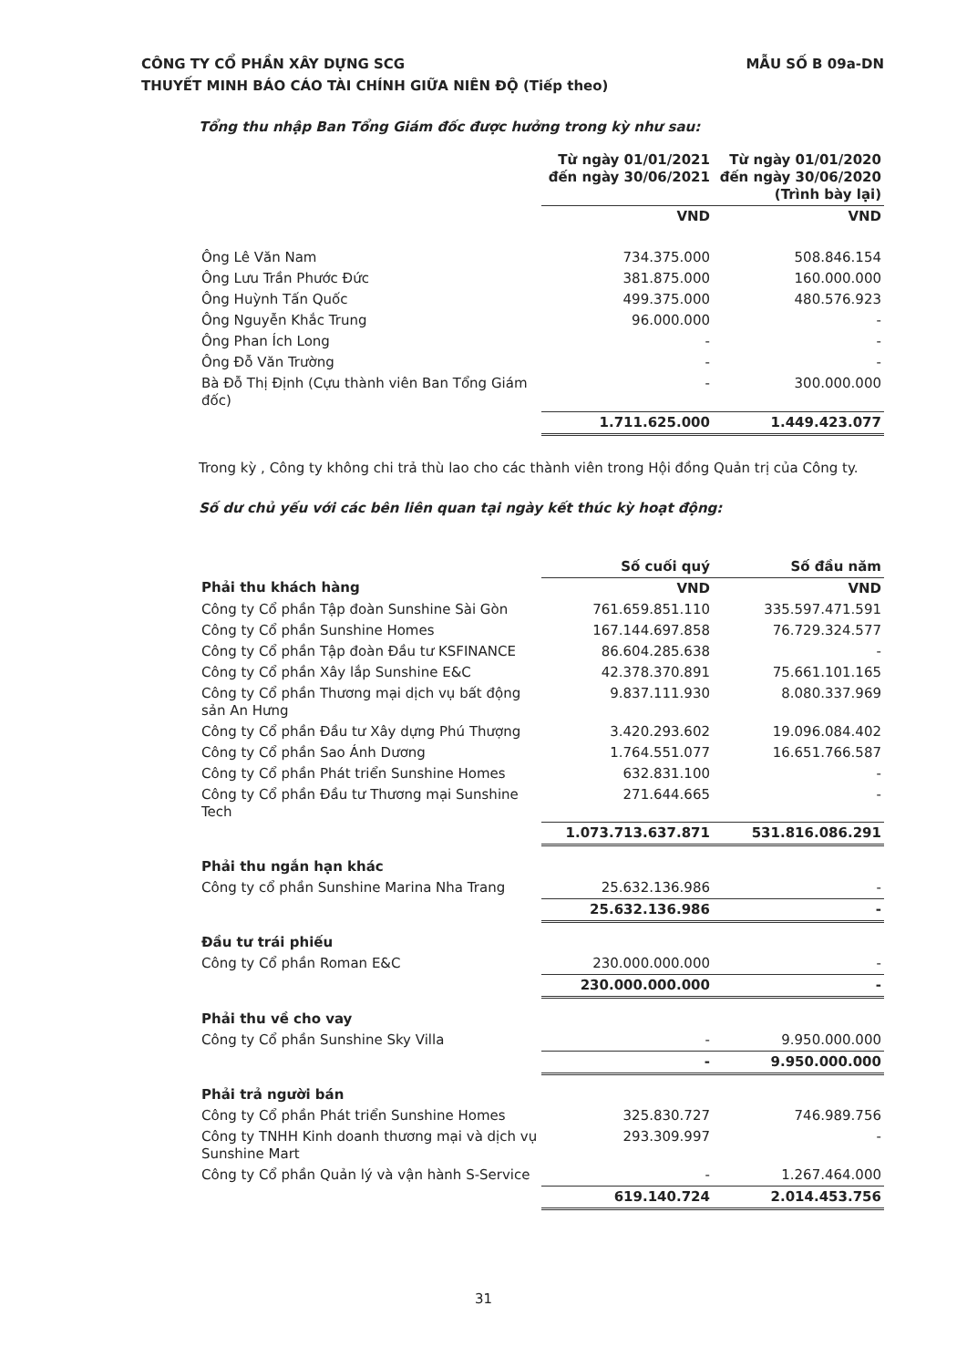MẪU SỐ B 09a-DN CÔNG TY CỔ PHẦN XÂY DỰNG SCG
THUYẾT MINH BÁO CÁO TÀI CHÍNH GIỮA NIÊN ĐỘ (Tiếp theo)
Tổng thu nhập Ban Tổng Giám đốc được hưởng trong kỳ như sau:
| | Từ ngày 01/01/2021 đến ngày 30/06/2021 | Từ ngày 01/01/2020 đến ngày 30/06/2020 (Trình bày lại) |
| | VND | VND |
| Ông Lê Văn Nam | 734.375.000 | 508.846.154 |
| Ông Lưu Trần Phước Đức | 381.875.000 | 160.000.000 |
| Ông Huỳnh Tấn Quốc | 499.375.000 | 480.576.923 |
| Ông Nguyễn Khắc Trung | 96.000.000 | - |
| Ông Phan Ích Long | - | - |
| Ông Đỗ Văn Trường | - | - |
| Bà Đỗ Thị Định (Cựu thành viên Ban Tổng Giám đốc) | - | 300.000.000 |
| | 1.711.625.000 | 1.449.423.077 |
Trong kỳ , Công ty không chi trả thù lao cho các thành viên trong Hội đồng Quản trị của Công ty.
Số dư chủ yếu với các bên liên quan tại ngày kết thúc kỳ hoạt động:
| | Số cuối quý | Số đầu năm |
| Phải thu khách hàng | VND | VND |
| Công ty Cổ phần Tập đoàn Sunshine Sài Gòn | 761.659.851.110 | 335.597.471.591 |
| Công ty Cổ phần Sunshine Homes | 167.144.697.858 | 76.729.324.577 |
| Công ty Cổ phần Tập đoàn Đầu tư KSFINANCE | 86.604.285.638 | - |
| Công ty Cổ phần Xây lắp Sunshine E&C | 42.378.370.891 | 75.661.101.165 |
| Công ty Cổ phần Thương mại dịch vụ bất động sản An Hưng | 9.837.111.930 | 8.080.337.969 |
| Công ty Cổ phần Đầu tư Xây dựng Phú Thượng | 3.420.293.602 | 19.096.084.402 |
| Công ty Cổ phần Sao Ánh Dương | 1.764.551.077 | 16.651.766.587 |
| Công ty Cổ phần Phát triển Sunshine Homes | 632.831.100 | - |
| Công ty Cổ phần Đầu tư Thương mại Sunshine Tech | 271.644.665 | - |
| | 1.073.713.637.871 | 531.816.086.291 |
| Phải thu ngắn hạn khác | | |
| Công ty cổ phần Sunshine Marina Nha Trang | 25.632.136.986 | - |
| | 25.632.136.986 | - |
| Đầu tư trái phiếu | | |
| Công ty Cổ phần Roman E&C | 230.000.000.000 | - |
| | 230.000.000.000 | - |
| Phải thu về cho vay | | |
| Công ty Cổ phần Sunshine Sky Villa | - | 9.950.000.000 |
| | - | 9.950.000.000 |
| Phải trả người bán | | |
| Công ty Cổ phần Phát triển Sunshine Homes | 325.830.727 | 746.989.756 |
| Công ty TNHH Kinh doanh thương mại và dịch vụ Sunshine Mart | 293.309.997 | - |
| Công ty Cổ phần Quản lý và vận hành S-Service | - | 1.267.464.000 |
| | 619.140.724 | 2.014.453.756 |
31